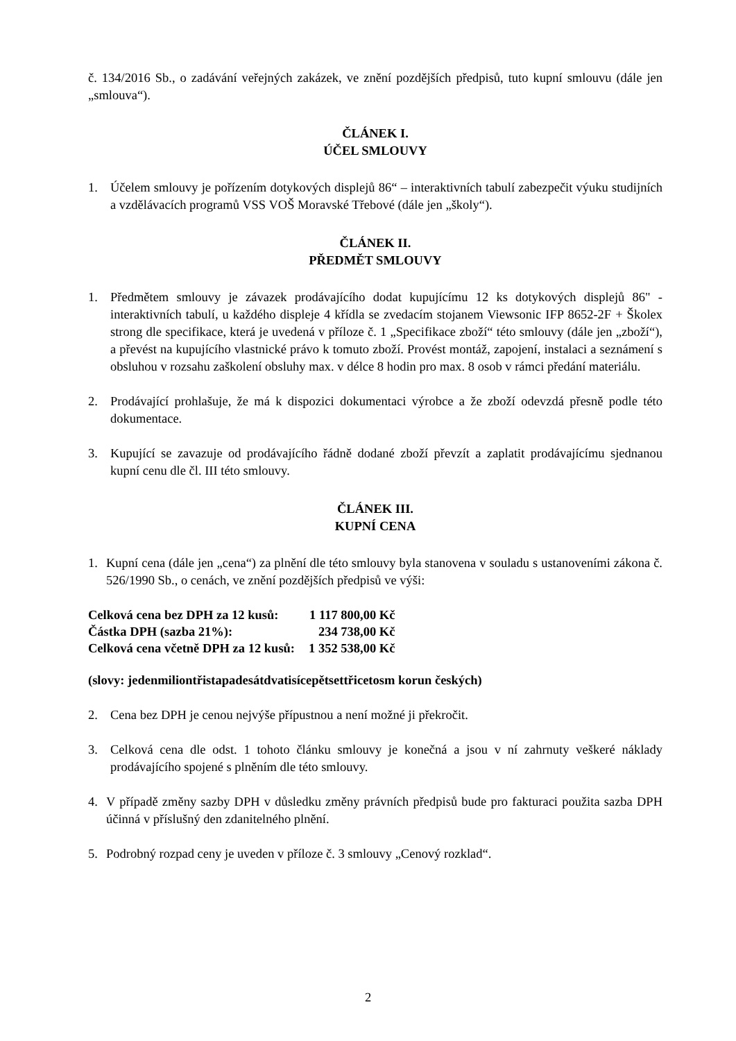č. 134/2016 Sb., o zadávání veřejných zakázek, ve znění pozdějších předpisů, tuto kupní smlouvu (dále jen „smlouva“).
ČLÁNEK I.
ÚČEL SMLOUVY
1. Účelem smlouvy je pořízením dotykových displejů 86“ – interaktivních tabulí zabezpečit výuku studijních a vzdělávacích programů VSS VOŠ Moravské Třebové (dále jen „školy“).
ČLÁNEK II.
PŘEDMĚT SMLOUVY
1. Předmětem smlouvy je závazek prodávajícího dodat kupujícímu 12 ks dotykových displejů 86" - interaktivních tabulí, u každého displeje 4 křídla se zvedacím stojanem Viewsonic IFP 8652-2F + Školex strong dle specifikace, která je uvedená v příloze č. 1 „Specifikace zboží“ této smlouvy (dále jen „zboží“), a převést na kupujícího vlastnické právo k tomuto zboží. Provést montáž, zapojení, instalaci a seznámení s obsluhou v rozsahu zaškolení obsluhy max. v délce 8 hodin pro max. 8 osob v rámci předání materiálu.
2. Prodávající prohlašuje, že má k dispozici dokumentaci výrobce a že zboží odevzdá přesně podle této dokumentace.
3. Kupující se zavazuje od prodávajícího řádně dodané zboží převzít a zaplatit prodávajícímu sjednanou kupní cenu dle čl. III této smlouvy.
ČLÁNEK III.
KUPNÍ CENA
1. Kupní cena (dále jen „cena“) za plnění dle této smlouvy byla stanovena v souladu s ustanoveními zákona č. 526/1990 Sb., o cenách, ve znění pozdějších předpisů ve výši:
| Celková cena bez DPH za 12 kusů: | 1 117 800,00 Kč |
| Částka DPH (sazba 21%): | 234 738,00 Kč |
| Celková cena včetně DPH za 12 kusů: | 1 352 538,00 Kč |
(slovy: jedenmiliontřistapadesátdvatisícepětsettřicetosm korun českých)
2. Cena bez DPH je cenou nejvýše přípustnou a není možné ji překročit.
3. Celková cena dle odst. 1 tohoto článku smlouvy je konečná a jsou v ní zahrnuty veškeré náklady prodávajícího spojené s plněním dle této smlouvy.
4. V případě změny sazby DPH v důsledku změny právních předpisů bude pro fakturaci použita sazba DPH účinná v příslušný den zdanitelného plnění.
5. Podrobný rozpad ceny je uveden v příloze č. 3 smlouvy „Cenový rozklad“.
2